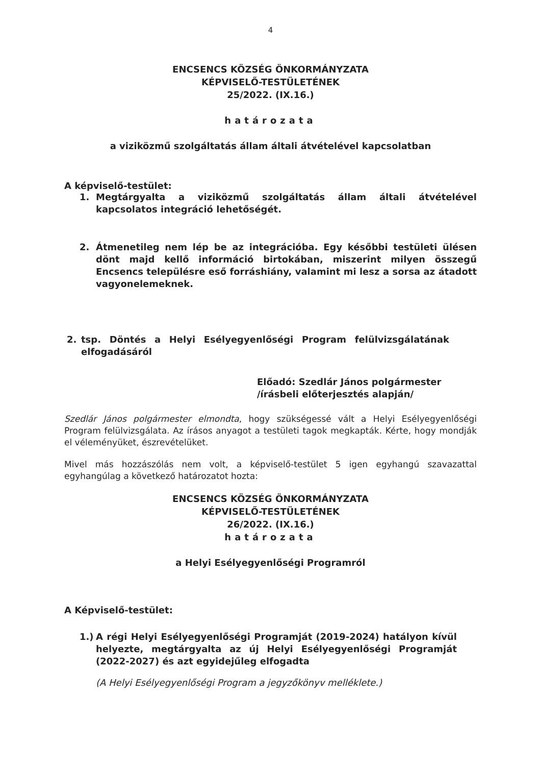4
ENCSENCS KÖZSÉG ÖNKORMÁNYZATA
KÉPVISELŐ-TESTÜLETÉNEK
25/2022. (IX.16.)
határozata
a viziközmű szolgáltatás állam általi átvételével kapcsolatban
A képviselő-testület:
1. Megtárgyalta a viziközmű szolgáltatás állam általi átvételével kapcsolatos integráció lehetőségét.
2. Átmenetileg nem lép be az integrációba. Egy későbbi testületi ülésen dönt majd kellő információ birtokában, miszerint milyen összegű Encsencs településre eső forráshiány, valamint mi lesz a sorsa az átadott vagyonelemeknek.
2. tsp. Döntés a Helyi Esélyegyenlőségi Program felülvizsgálatának elfogadásáról
Előadó: Szedlár János polgármester
/írásbeli előterjesztés alapján/
Szedlár János polgármester elmondta, hogy szükségessé vált a Helyi Esélyegyenlőségi Program felülvizsgálata. Az írásos anyagot a testületi tagok megkapták. Kérte, hogy mondják el véleményüket, észrevételüket.
Mivel más hozzászólás nem volt, a képviselő-testület 5 igen egyhangú szavazattal egyhangúlag a következő határozatot hozta:
ENCSENCS KÖZSÉG ÖNKORMÁNYZATA
KÉPVISELŐ-TESTÜLETÉNEK
26/2022. (IX.16.)
határozata
a Helyi Esélyegyenlőségi Programról
A Képviselő-testület:
1.) A régi Helyi Esélyegyenlőségi Programját (2019-2024) hatályon kívül helyezte, megtárgyalta az új Helyi Esélyegyenlőségi Programját (2022-2027) és azt egyidejűleg elfogadta
(A Helyi Esélyegyenlőségi Program a jegyzőkönyv melléklete.)